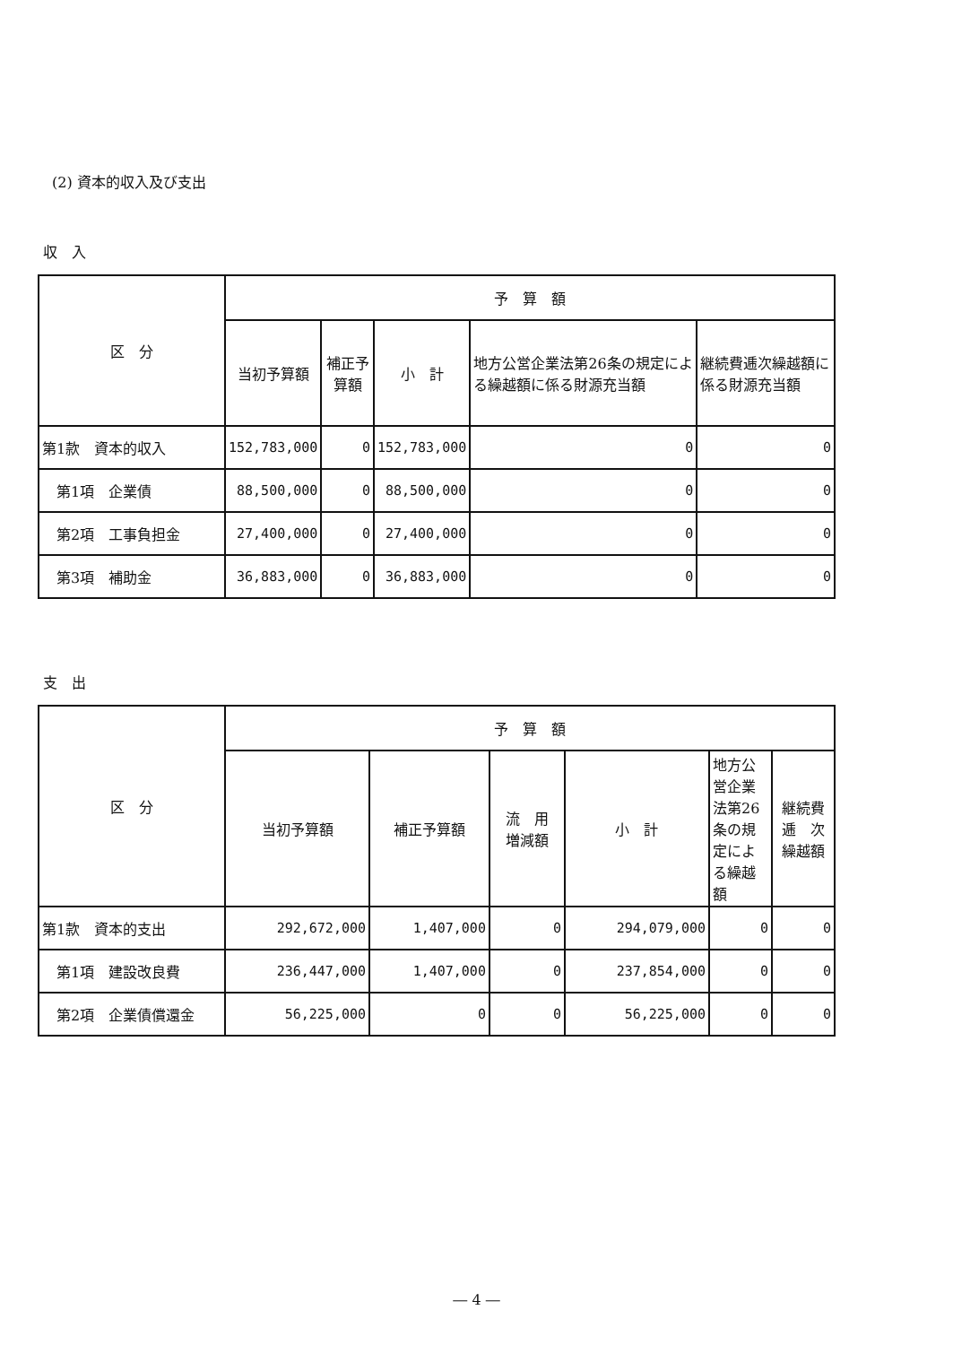(2) 資本的収入及び支出
収　入
| 区 分 | 予 算 額 | | | | |
| --- | --- | --- | --- | --- | --- |
| | 当初予算額 | 補正予算額 | 小 計 | 地方公営企業法第26条の規定による繰越額に係る財源充当額 | 継続費逓次繰越額に係る財源充当額 |
| 第1款 資本的収入 | 152,783,000 | 0 | 152,783,000 | 0 | 0 |
| 第1項 企業債 | 88,500,000 | 0 | 88,500,000 | 0 | 0 |
| 第2項 工事負担金 | 27,400,000 | 0 | 27,400,000 | 0 | 0 |
| 第3項 補助金 | 36,883,000 | 0 | 36,883,000 | 0 | 0 |
支　出
| 区 分 | 予 算 額 | | | | | |
| --- | --- | --- | --- | --- | --- | --- |
| | 当初予算額 | 補正予算額 | 流 用 増減額 | 小 計 | 地方公営企業法第26条の規定による繰越額 | 継続費逓 次繰越額 |
| 第1款 資本的支出 | 292,672,000 | 1,407,000 | 0 | 294,079,000 | 0 | 0 |
| 第1項 建設改良費 | 236,447,000 | 1,407,000 | 0 | 237,854,000 | 0 | 0 |
| 第2項 企業債償還金 | 56,225,000 | 0 | 0 | 56,225,000 | 0 | 0 |
― 4 ―